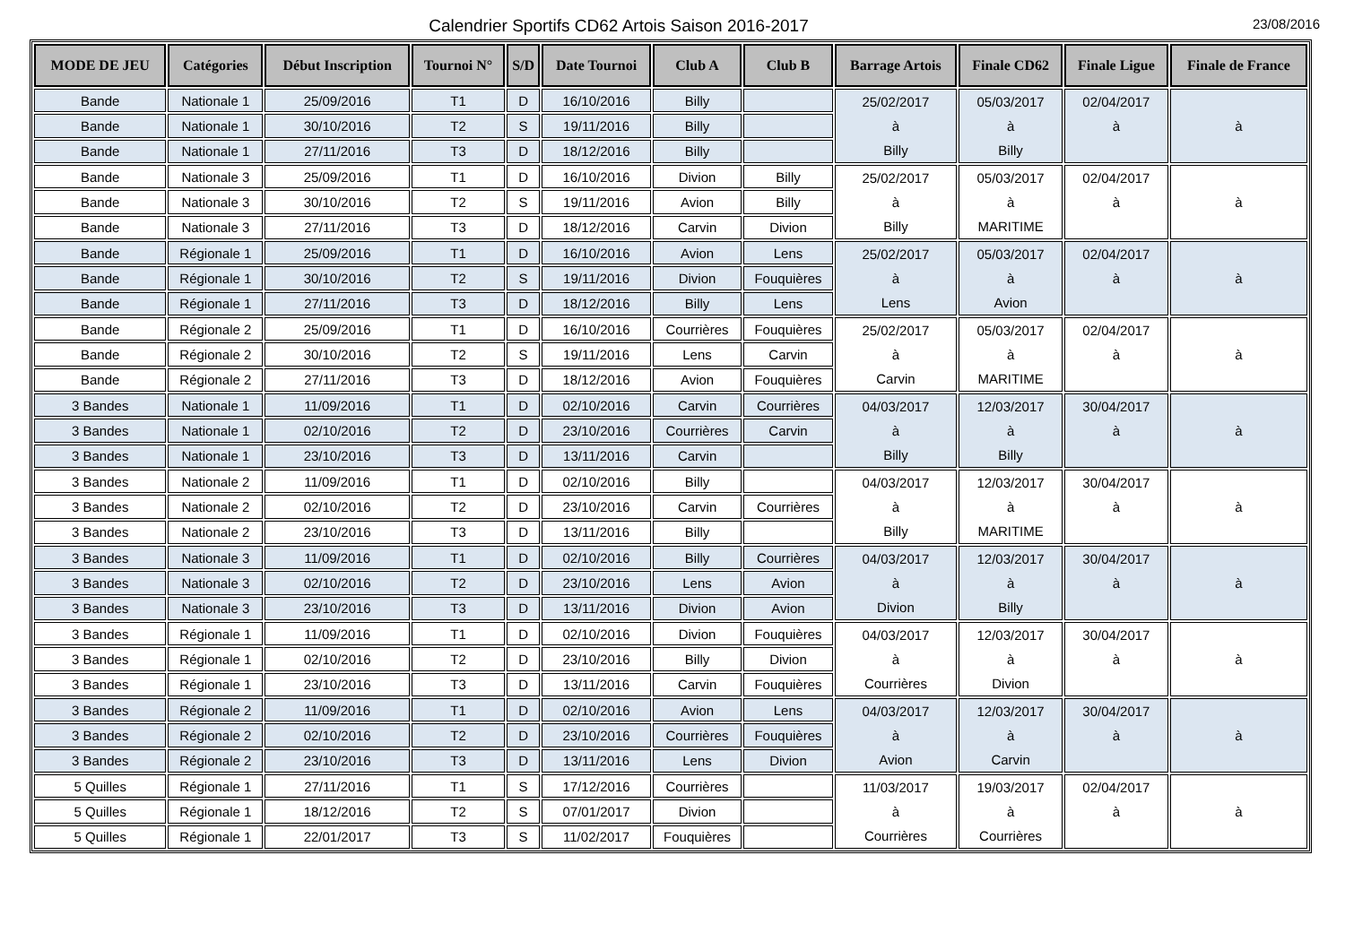Calendrier Sportifs CD62 Artois Saison 2016-2017
23/08/2016
| MODE DE JEU | Catégories | Début Inscription | Tournoi N° | S/D | Date Tournoi | Club A | Club B | Barrage Artois | Finale CD62 | Finale Ligue | Finale de France |
| --- | --- | --- | --- | --- | --- | --- | --- | --- | --- | --- | --- |
| Bande | Nationale 1 | 25/09/2016 | T1 | D | 16/10/2016 | Billy | | 25/02/2017 à Billy | 05/03/2017 à Billy | 02/04/2017 à | à |
| Bande | Nationale 1 | 30/10/2016 | T2 | S | 19/11/2016 | Billy | | | | | |
| Bande | Nationale 1 | 27/11/2016 | T3 | D | 18/12/2016 | Billy | | | | | |
| Bande | Nationale 3 | 25/09/2016 | T1 | D | 16/10/2016 | Divion | Billy | 25/02/2017 à Billy | 05/03/2017 à MARITIME | 02/04/2017 à | à |
| Bande | Nationale 3 | 30/10/2016 | T2 | S | 19/11/2016 | Avion | Billy | | | | |
| Bande | Nationale 3 | 27/11/2016 | T3 | D | 18/12/2016 | Carvin | Divion | | | | |
| Bande | Régionale 1 | 25/09/2016 | T1 | D | 16/10/2016 | Avion | Lens | 25/02/2017 à Lens | 05/03/2017 à Avion | 02/04/2017 à | à |
| Bande | Régionale 1 | 30/10/2016 | T2 | S | 19/11/2016 | Divion | Fouquières | | | | |
| Bande | Régionale 1 | 27/11/2016 | T3 | D | 18/12/2016 | Billy | Lens | | | | |
| Bande | Régionale 2 | 25/09/2016 | T1 | D | 16/10/2016 | Courrières | Fouquières | 25/02/2017 à Carvin | 05/03/2017 à MARITIME | 02/04/2017 à | à |
| Bande | Régionale 2 | 30/10/2016 | T2 | S | 19/11/2016 | Lens | Carvin | | | | |
| Bande | Régionale 2 | 27/11/2016 | T3 | D | 18/12/2016 | Avion | Fouquières | | | | |
| 3 Bandes | Nationale 1 | 11/09/2016 | T1 | D | 02/10/2016 | Carvin | Courrières | 04/03/2017 à Billy | 12/03/2017 à Billy | 30/04/2017 à | à |
| 3 Bandes | Nationale 1 | 02/10/2016 | T2 | D | 23/10/2016 | Courrières | Carvin | | | | |
| 3 Bandes | Nationale 1 | 23/10/2016 | T3 | D | 13/11/2016 | Carvin | | | | | |
| 3 Bandes | Nationale 2 | 11/09/2016 | T1 | D | 02/10/2016 | Billy | | 04/03/2017 à Billy | 12/03/2017 à MARITIME | 30/04/2017 à | à |
| 3 Bandes | Nationale 2 | 02/10/2016 | T2 | D | 23/10/2016 | Carvin | Courrières | | | | |
| 3 Bandes | Nationale 2 | 23/10/2016 | T3 | D | 13/11/2016 | Billy | | | | | |
| 3 Bandes | Nationale 3 | 11/09/2016 | T1 | D | 02/10/2016 | Billy | Courrières | 04/03/2017 à Divion | 12/03/2017 à Billy | 30/04/2017 à | à |
| 3 Bandes | Nationale 3 | 02/10/2016 | T2 | D | 23/10/2016 | Lens | Avion | | | | |
| 3 Bandes | Nationale 3 | 23/10/2016 | T3 | D | 13/11/2016 | Divion | Avion | | | | |
| 3 Bandes | Régionale 1 | 11/09/2016 | T1 | D | 02/10/2016 | Divion | Fouquières | 04/03/2017 à Courrières | 12/03/2017 à Divion | 30/04/2017 à | à |
| 3 Bandes | Régionale 1 | 02/10/2016 | T2 | D | 23/10/2016 | Billy | Divion | | | | |
| 3 Bandes | Régionale 1 | 23/10/2016 | T3 | D | 13/11/2016 | Carvin | Fouquières | | | | |
| 3 Bandes | Régionale 2 | 11/09/2016 | T1 | D | 02/10/2016 | Avion | Lens | 04/03/2017 à Avion | 12/03/2017 à Carvin | 30/04/2017 à | à |
| 3 Bandes | Régionale 2 | 02/10/2016 | T2 | D | 23/10/2016 | Courrières | Fouquières | | | | |
| 3 Bandes | Régionale 2 | 23/10/2016 | T3 | D | 13/11/2016 | Lens | Divion | | | | |
| 5 Quilles | Régionale 1 | 27/11/2016 | T1 | S | 17/12/2016 | Courrières | | 11/03/2017 à Courrières | 19/03/2017 à Courrières | 02/04/2017 à | à |
| 5 Quilles | Régionale 1 | 18/12/2016 | T2 | S | 07/01/2017 | Divion | | | | | |
| 5 Quilles | Régionale 1 | 22/01/2017 | T3 | S | 11/02/2017 | Fouquières | | | | | |